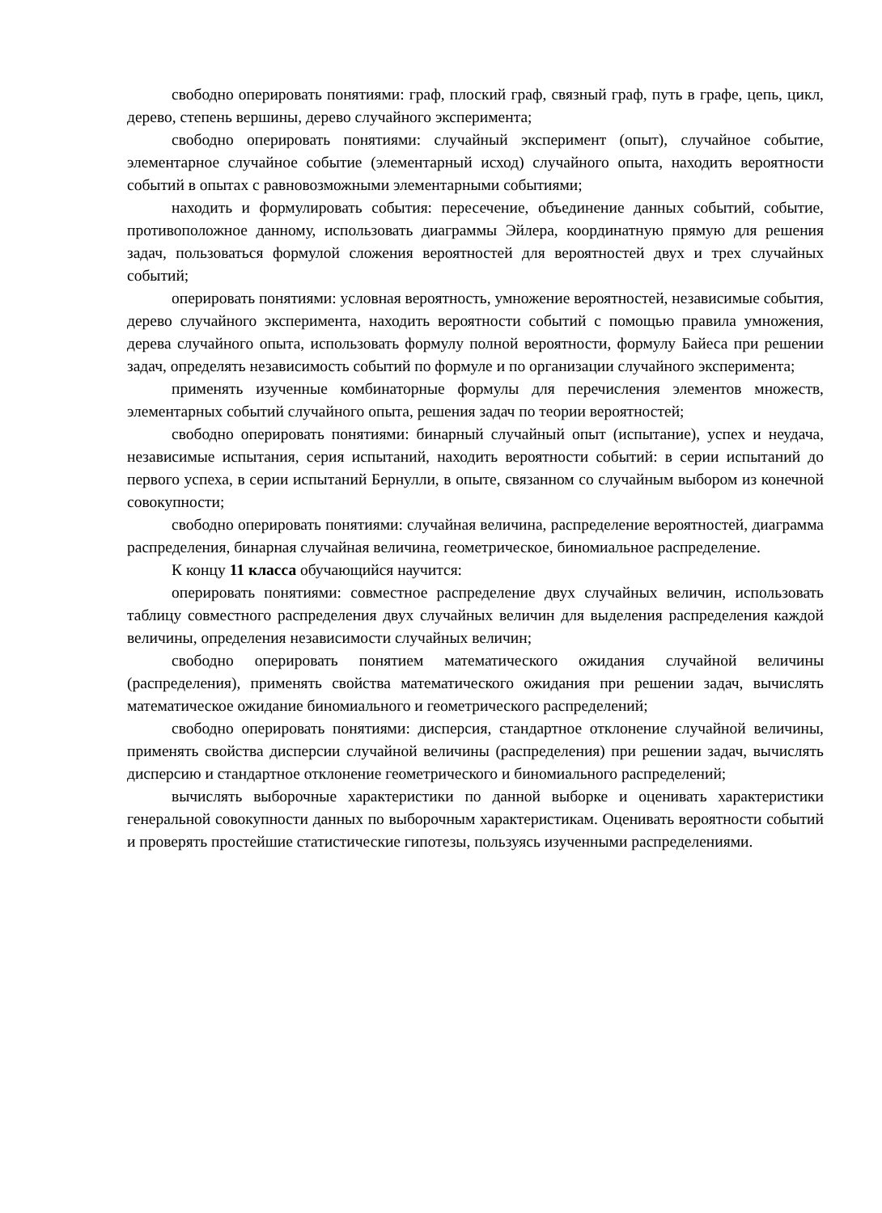свободно оперировать понятиями: граф, плоский граф, связный граф, путь в графе, цепь, цикл, дерево, степень вершины, дерево случайного эксперимента;
свободно оперировать понятиями: случайный эксперимент (опыт), случайное событие, элементарное случайное событие (элементарный исход) случайного опыта, находить вероятности событий в опытах с равновозможными элементарными событиями;
находить и формулировать события: пересечение, объединение данных событий, событие, противоположное данному, использовать диаграммы Эйлера, координатную прямую для решения задач, пользоваться формулой сложения вероятностей для вероятностей двух и трех случайных событий;
оперировать понятиями: условная вероятность, умножение вероятностей, независимые события, дерево случайного эксперимента, находить вероятности событий с помощью правила умножения, дерева случайного опыта, использовать формулу полной вероятности, формулу Байеса при решении задач, определять независимость событий по формуле и по организации случайного эксперимента;
применять изученные комбинаторные формулы для перечисления элементов множеств, элементарных событий случайного опыта, решения задач по теории вероятностей;
свободно оперировать понятиями: бинарный случайный опыт (испытание), успех и неудача, независимые испытания, серия испытаний, находить вероятности событий: в серии испытаний до первого успеха, в серии испытаний Бернулли, в опыте, связанном со случайным выбором из конечной совокупности;
свободно оперировать понятиями: случайная величина, распределение вероятностей, диаграмма распределения, бинарная случайная величина, геометрическое, биномиальное распределение.
К концу 11 класса обучающийся научится:
оперировать понятиями: совместное распределение двух случайных величин, использовать таблицу совместного распределения двух случайных величин для выделения распределения каждой величины, определения независимости случайных величин;
свободно оперировать понятием математического ожидания случайной величины (распределения), применять свойства математического ожидания при решении задач, вычислять математическое ожидание биномиального и геометрического распределений;
свободно оперировать понятиями: дисперсия, стандартное отклонение случайной величины, применять свойства дисперсии случайной величины (распределения) при решении задач, вычислять дисперсию и стандартное отклонение геометрического и биномиального распределений;
вычислять выборочные характеристики по данной выборке и оценивать характеристики генеральной совокупности данных по выборочным характеристикам. Оценивать вероятности событий и проверять простейшие статистические гипотезы, пользуясь изученными распределениями.